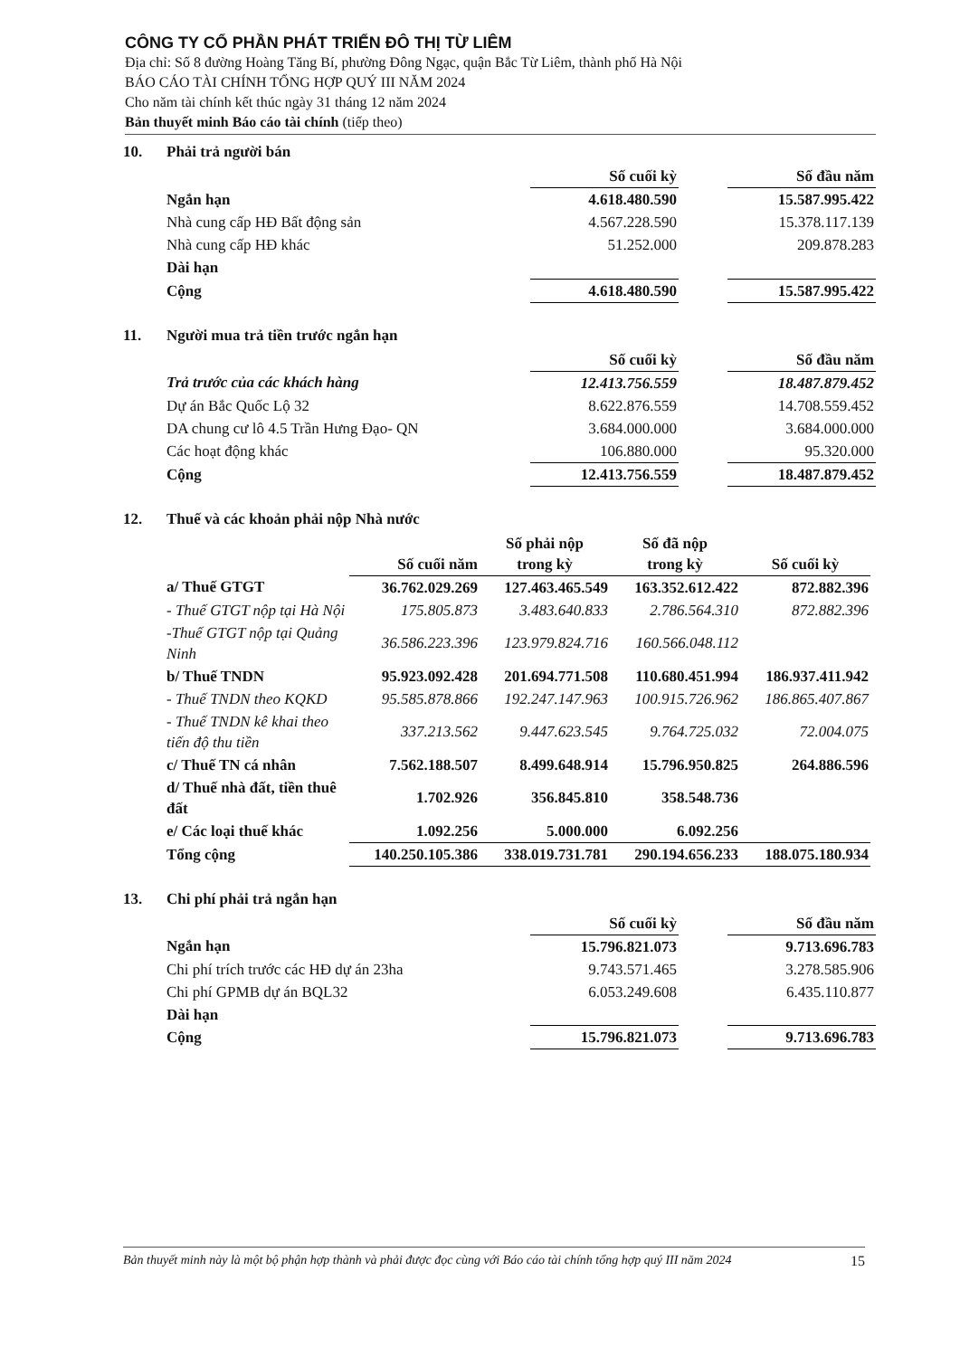CÔNG TY CỔ PHẦN PHÁT TRIỂN ĐÔ THỊ TỪ LIÊM
Địa chỉ: Số 8 đường Hoàng Tăng Bí, phường Đông Ngạc, quận Bắc Từ Liêm, thành phố Hà Nội
BÁO CÁO TÀI CHÍNH TỔNG HỢP QUÝ III NĂM 2024
Cho năm tài chính kết thúc ngày 31 tháng 12 năm 2024
Bản thuyết minh Báo cáo tài chính (tiếp theo)
10. Phải trả người bán
| | Số cuối kỳ | | Số đầu năm |
| --- | --- | --- | --- |
| Ngắn hạn | 4.618.480.590 | | 15.587.995.422 |
| Nhà cung cấp HĐ Bất động sản | 4.567.228.590 | | 15.378.117.139 |
| Nhà cung cấp HĐ khác | 51.252.000 | | 209.878.283 |
| Dài hạn | | | |
| Cộng | 4.618.480.590 | | 15.587.995.422 |
11. Người mua trả tiền trước ngắn hạn
| | Số cuối kỳ | | Số đầu năm |
| --- | --- | --- | --- |
| Trả trước của các khách hàng | 12.413.756.559 | | 18.487.879.452 |
| Dự án Bắc Quốc Lộ 32 | 8.622.876.559 | | 14.708.559.452 |
| DA chung cư lô 4.5 Trần Hưng Đạo- QN | 3.684.000.000 | | 3.684.000.000 |
| Các hoạt động khác | 106.880.000 | | 95.320.000 |
| Cộng | 12.413.756.559 | | 18.487.879.452 |
12. Thuế và các khoản phải nộp Nhà nước
| | Số cuối năm | Số phải nộp trong kỳ | Số đã nộp trong kỳ | Số cuối kỳ |
| --- | --- | --- | --- | --- |
| a/ Thuế GTGT | 36.762.029.269 | 127.463.465.549 | 163.352.612.422 | 872.882.396 |
| - Thuế GTGT nộp tại Hà Nội | 175.805.873 | 3.483.640.833 | 2.786.564.310 | 872.882.396 |
| -Thuế GTGT nộp tại Quảng Ninh | 36.586.223.396 | 123.979.824.716 | 160.566.048.112 | |
| b/ Thuế TNDN | 95.923.092.428 | 201.694.771.508 | 110.680.451.994 | 186.937.411.942 |
| - Thuế TNDN theo KQKD | 95.585.878.866 | 192.247.147.963 | 100.915.726.962 | 186.865.407.867 |
| - Thuế TNDN kê khai theo tiến độ thu tiền | 337.213.562 | 9.447.623.545 | 9.764.725.032 | 72.004.075 |
| c/ Thuế TN cá nhân | 7.562.188.507 | 8.499.648.914 | 15.796.950.825 | 264.886.596 |
| d/ Thuế nhà đất, tiền thuê đất | 1.702.926 | 356.845.810 | 358.548.736 | |
| e/ Các loại thuế khác | 1.092.256 | 5.000.000 | 6.092.256 | |
| Tổng cộng | 140.250.105.386 | 338.019.731.781 | 290.194.656.233 | 188.075.180.934 |
13. Chi phí phải trả ngắn hạn
| | Số cuối kỳ | | Số đầu năm |
| --- | --- | --- | --- |
| Ngắn hạn | 15.796.821.073 | | 9.713.696.783 |
| Chi phí trích trước các HĐ dự án 23ha | 9.743.571.465 | | 3.278.585.906 |
| Chi phí GPMB dự án BQL32 | 6.053.249.608 | | 6.435.110.877 |
| Dài hạn | | | |
| Cộng | 15.796.821.073 | | 9.713.696.783 |
Bản thuyết minh này là một bộ phận hợp thành và phải được đọc cùng với Báo cáo tài chính tổng hợp quý III năm 2024 15